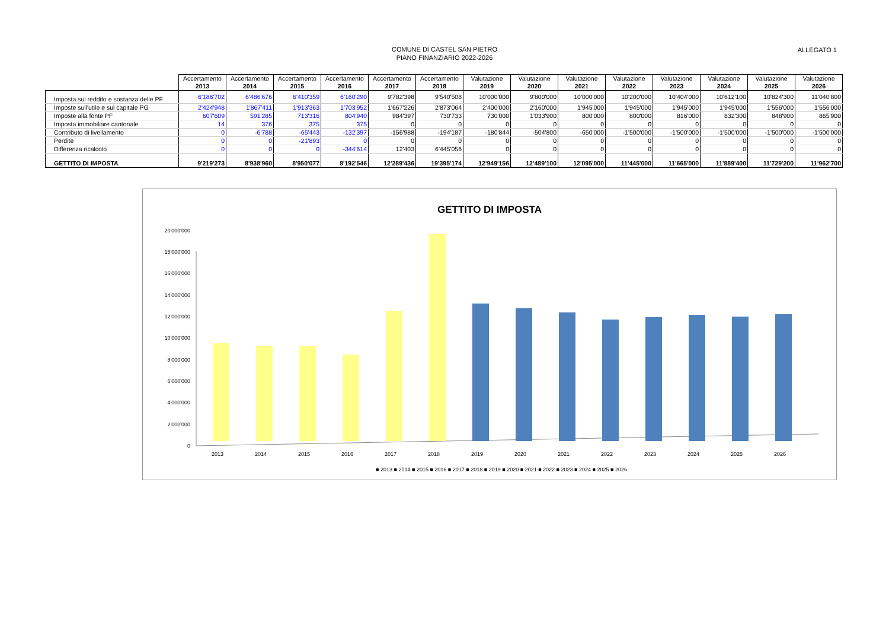COMUNE DI CASTEL SAN PIETRO
PIANO FINANZIARIO 2022-2026
ALLEGATO 1
| | Accertamento 2013 | Accertamento 2014 | Accertamento 2015 | Accertamento 2016 | Accertamento 2017 | Accertamento 2018 | Valutazione 2019 | Valutazione 2020 | Valutazione 2021 | Valutazione 2022 | Valutazione 2023 | Valutazione 2024 | Valutazione 2025 | Valutazione 2026 |
| Imposta sul reddito e sostanza delle PF | 6'186'702 | 6'486'676 | 6'410'359 | 6'160'290 | 9'782'398 | 9'540'508 | 10'000'000 | 9'800'000 | 10'000'000 | 10'200'000 | 10'404'000 | 10'612'100 | 10'824'300 | 11'040'800 |
| Imposte sull'utile e sul capitale PG | 2'424'948 | 1'867'411 | 1'913'363 | 1'703'952 | 1'667'226 | 2'873'064 | 2'400'000 | 2'160'000 | 1'945'000 | 1'945'000 | 1'945'000 | 1'945'000 | 1'556'000 | 1'556'000 |
| Imposte alla fonte PF | 607'609 | 591'285 | 713'316 | 804'940 | 984'397 | 730'733 | 730'000 | 1'033'900 | 800'000 | 800'000 | 816'000 | 832'300 | 848'900 | 865'900 |
| Imposta immobiliare cantonale | 14 | 376 | 375 | 375 | 0 | 0 | 0 | 0 | 0 | 0 | 0 | 0 | 0 | 0 |
| Contributo di livellamento | 0 | -6'788 | -65'443 | -132'397 | -156'988 | -194'187 | -180'844 | -504'800 | -650'000 | -1'500'000 | -1'500'000 | -1'500'000 | -1'500'000 | -1'500'000 |
| Perdite | 0 | 0 | -21'893 | 0 | 0 | 0 | 0 | 0 | 0 | 0 | 0 | 0 | 0 | 0 |
| Differenza ricalcolo | 0 | 0 | 0 | -344'614 | 12'403 | 6'445'056 | 0 | 0 | 0 | 0 | 0 | 0 | 0 | 0 |
| GETTITO DI IMPOSTA | 9'219'273 | 8'938'960 | 8'950'077 | 8'192'546 | 12'289'436 | 19'395'174 | 12'949'156 | 12'489'100 | 12'095'000 | 11'445'000 | 11'665'000 | 11'889'400 | 11'729'200 | 11'962'700 |
GETTITO DI IMPOSTA
0
2'000'000
4'000'000
6'000'000
8'000'000
10'000'000
12'000'000
14'000'000
16'000'000
18'000'000
20'000'000
2013
2014
2015
2016
2017
2018
2019
2020
2021
2022
2023
2024
2025
2026
■ 2013 ■ 2014 ■ 2015 ■ 2016 ■ 2017 ■ 2018 ■ 2019 ■ 2020 ■ 2021 ■ 2022 ■ 2023 ■ 2024 ■ 2025 ■ 2026